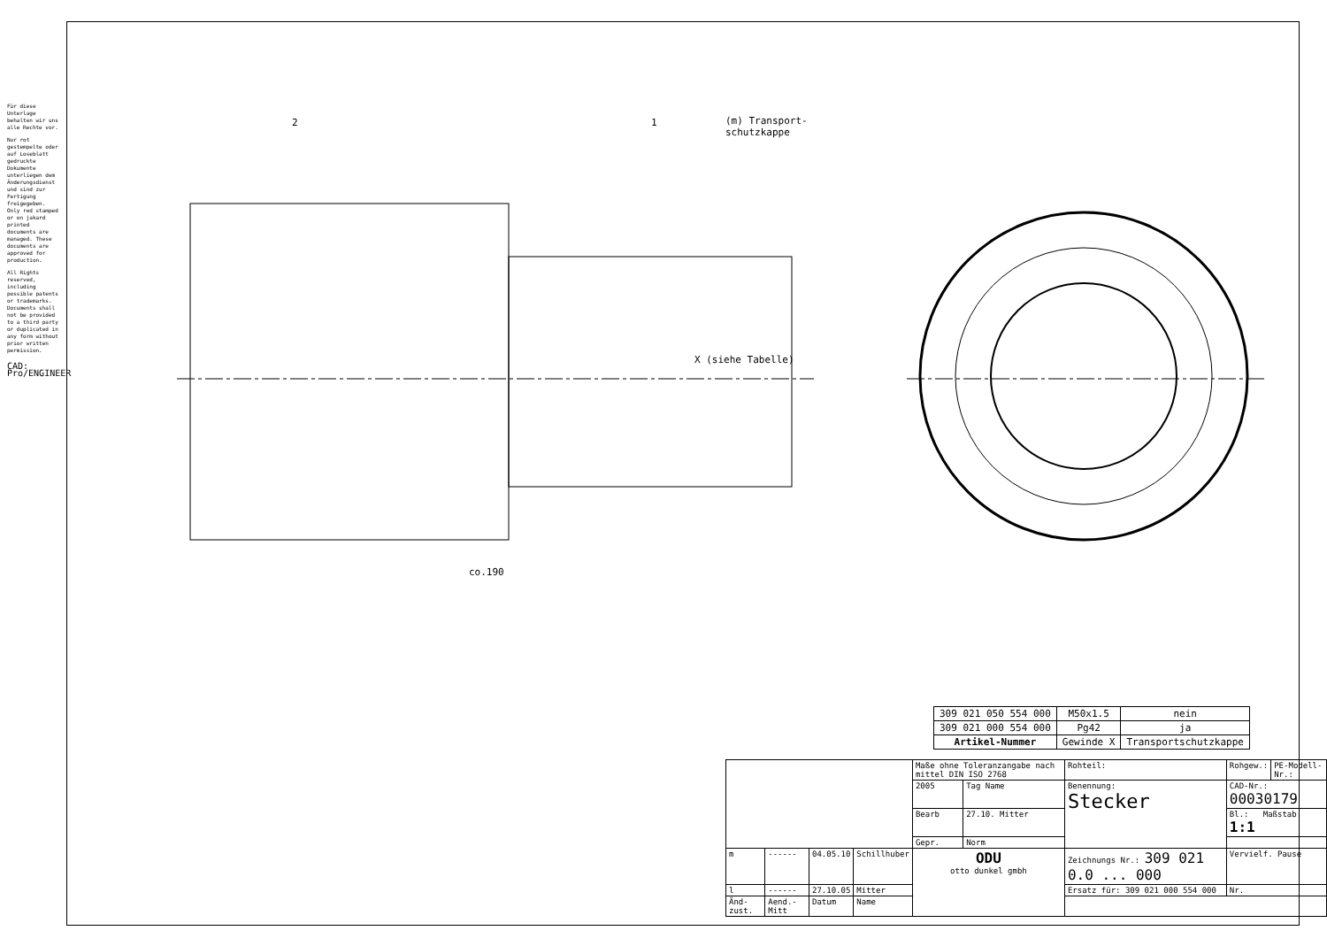Für diese Unterlage behalten wir uns alle Rechte vor.
Nur rot gestempelte oder auf Loseblatt gedruckte Dokumente unterliegen dem Änderungsdienst und sind zur Fertigung freigegeben. Only red stamped or on jakard printed documents are managed. These documents are approved for production.
All Rights reserved, including possible patents or trademarks. Documents shall not be provided to a third party or duplicated in any form without prior written permission.
CAD: Pro/ENGINEER
2 1
(m) Transport-
schutzkappe
X (siehe Tabelle)
co.190
| 309 021 050 554 000 | M50x1.5 | nein |
| 309 021 000 554 000 | Pg42 | ja |
| Artikel-Nummer | Gewinde X | Transportschutzkappe |
| | | | | Maße ohne Toleranzangabe nach mittel DIN ISO 2768 | | Rohteil: | Rohgew.: | PE-Modell-Nr.: |
| | | | | 2005 | Tag Name | Benennung: Stecker | CAD-Nr.: 00030179 | |
| | | | | Bearb | 27.10. Mitter | | Bl.: Maßstab: 1:1 | |
| | | | | Gepr. | Norm | | | |
| m | ------ | 04.05.10 | Schillhuber | ODU otto dunkel gmbh | | Zeichnungs Nr.: 309 021 0.0 ... 000 | Vervielf. Pause | |
| l | ------ | 27.10.05 | Mitter | | | Ersatz für: 309 021 000 554 000 | Nr. | |
| Änd-zust. | Aend.-Mitt | Datum | Name | | | | | |